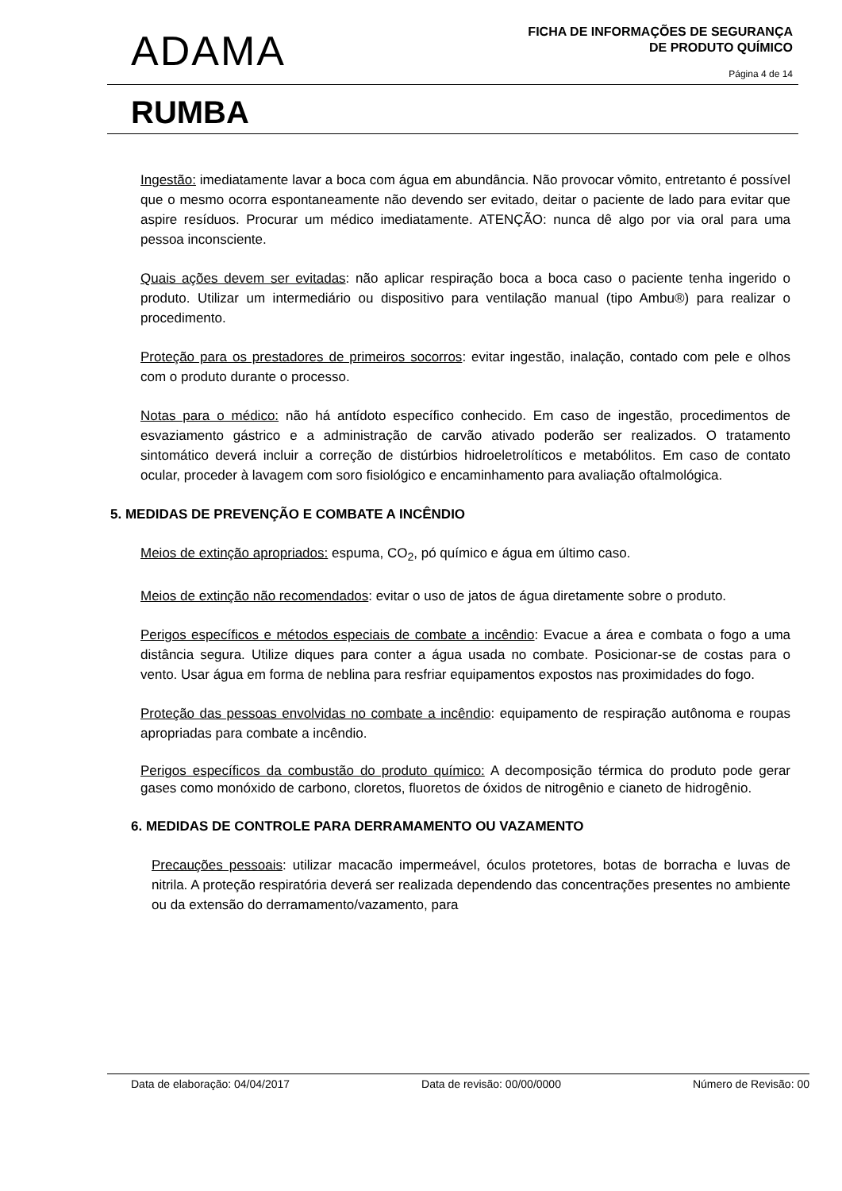ADAMA
FICHA DE INFORMAÇÕES DE SEGURANÇA
DE PRODUTO QUÍMICO
Página 4 de 14
RUMBA
Ingestão: imediatamente lavar a boca com água em abundância. Não provocar vômito, entretanto é possível que o mesmo ocorra espontaneamente não devendo ser evitado, deitar o paciente de lado para evitar que aspire resíduos. Procurar um médico imediatamente. ATENÇÃO: nunca dê algo por via oral para uma pessoa inconsciente.
Quais ações devem ser evitadas: não aplicar respiração boca a boca caso o paciente tenha ingerido o produto. Utilizar um intermediário ou dispositivo para ventilação manual (tipo Ambu®) para realizar o procedimento.
Proteção para os prestadores de primeiros socorros: evitar ingestão, inalação, contado com pele e olhos com o produto durante o processo.
Notas para o médico: não há antídoto específico conhecido. Em caso de ingestão, procedimentos de esvaziamento gástrico e a administração de carvão ativado poderão ser realizados. O tratamento sintomático deverá incluir a correção de distúrbios hidroeletrolíticos e metabólitos. Em caso de contato ocular, proceder à lavagem com soro fisiológico e encaminhamento para avaliação oftalmológica.
5. MEDIDAS DE PREVENÇÃO E COMBATE A INCÊNDIO
Meios de extinção apropriados: espuma, CO<sub>2</sub>, pó químico e água em último caso.
Meios de extinção não recomendados: evitar o uso de jatos de água diretamente sobre o produto.
Perigos específicos e métodos especiais de combate a incêndio: Evacue a área e combata o fogo a uma distância segura. Utilize diques para conter a água usada no combate. Posicionar-se de costas para o vento. Usar água em forma de neblina para resfriar equipamentos expostos nas proximidades do fogo.
Proteção das pessoas envolvidas no combate a incêndio: equipamento de respiração autônoma e roupas apropriadas para combate a incêndio.
Perigos específicos da combustão do produto químico: A decomposição térmica do produto pode gerar gases como monóxido de carbono, cloretos, fluoretos de óxidos de nitrogênio e cianeto de hidrogênio.
6. MEDIDAS DE CONTROLE PARA DERRAMAMENTO OU VAZAMENTO
Precauções pessoais: utilizar macacão impermeável, óculos protetores, botas de borracha e luvas de nitrila. A proteção respiratória deverá ser realizada dependendo das concentrações presentes no ambiente ou da extensão do derramamento/vazamento, para
Data de elaboração: 04/04/2017 Data de revisão: 00/00/0000 Número de Revisão: 00